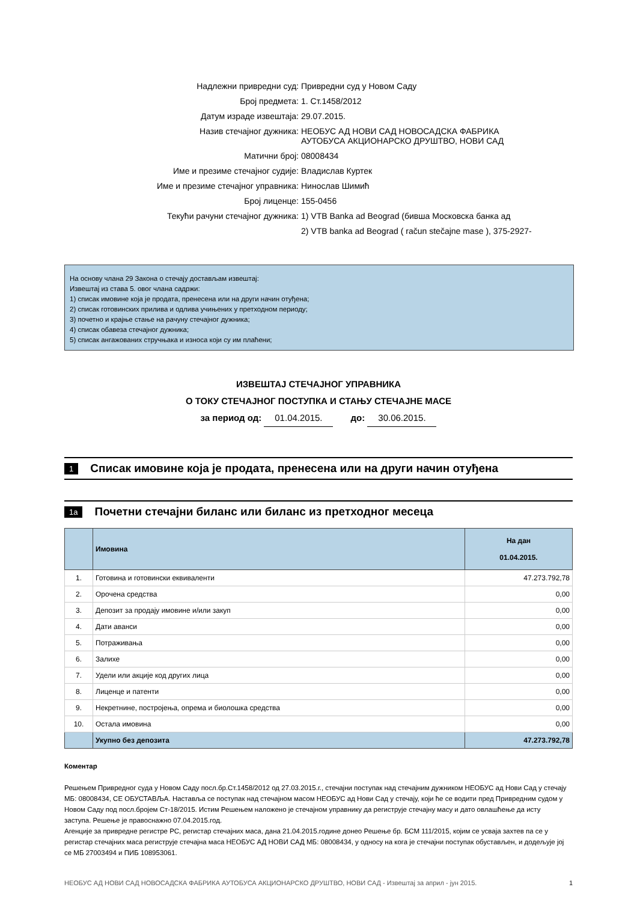Надлежни привредни суд: Привредни суд у Новом Саду
Број предмета: 1. Ст.1458/2012
Датум израде извештаја: 29.07.2015.
Назив стечајног дужника: НЕОБУС АД НОВИ САД НОВОСАДСКА ФАБРИКА АУТОБУСА АКЦИОНАРСКО ДРУШТВО, НОВИ САД
Матични број: 08008434
Име и презиме стечајног судије: Владислав Куртек
Име и презиме стечајног управника: Нинослав Шимић
Број лиценце: 155-0456
Текући рачуни стечајног дужника: 1) VTB Banka ad Beograd (бивша Московска банка ад
2) VTB banka ad Beograd ( račun stečajne mase ), 375-2927-
На основу члана 29 Закона о стечају достављам извештај:
Извештај из става 5. овог члана садржи:
1) списак имовине која је продата, пренесена или на други начин отуђена;
2) списак готовинских прилива и одлива учињених у претходном периоду;
3) почетно и крајње стање на рачуну стечајног дужника;
4) списак обавеза стечајног дужника;
5) списак ангажованих стручњака и износа који су им плаћени;
ИЗВЕШТАЈ СТЕЧАЈНОГ УПРАВНИКА
О ТОКУ СТЕЧАЈНОГ ПОСТУПКА И СТАЊУ СТЕЧАЈНЕ МАСЕ
за период од: 01.04.2015. до: 30.06.2015.
1 Списак имовине која је продата, пренесена или на други начин отуђена
1a Почетни стечајни биланс или биланс из претходног месеца
| | Имовина | На дан 01.04.2015. |
| --- | --- | --- |
| 1. | Готовина и готовински еквиваленти | 47.273.792,78 |
| 2. | Орочена средства | 0,00 |
| 3. | Депозит за продају имовине и/или закуп | 0,00 |
| 4. | Дати аванси | 0,00 |
| 5. | Потраживања | 0,00 |
| 6. | Залихе | 0,00 |
| 7. | Удели или акције код других лица | 0,00 |
| 8. | Лиценце и патенти | 0,00 |
| 9. | Некретнине, постројења, опрема и биолошка средства | 0,00 |
| 10. | Остала имовина | 0,00 |
| | Укупно без депозита | 47.273.792,78 |
Коментар
Решењем Привредног суда у Новом Саду посл.бр.Ст.1458/2012 од 27.03.2015.г., стечајни поступак над стечајним дужником НЕОБУС ад Нови Сад у стечају МБ: 08008434, СЕ ОБУСТАВЉА. Наставља се поступак над стечајном масом НЕОБУС ад Нови Сад у стечају, који ће се водити пред Привредним судом у Новом Саду под посл.бројем Ст-18/2015. Истим Решењем наложено је стечајном управнику да региструје стечајну масу и дато овлашћење да исту заступа. Решење је правоснажно 07.04.2015.год.
Агенције за привредне регистре РС, регистар стечајних маса, дана 21.04.2015.године донео Решење бр. БСМ 111/2015, којим се усваја захтев па се у регистар стечајних маса региструје стечајна маса НЕОБУС АД НОВИ САД МБ: 08008434, у односу на кога је стечајни поступак обустављен, и додељује јој се МБ 27003494 и ПИБ 108953061.
НЕОБУС АД НОВИ САД НОВОСАДСКА ФАБРИКА АУТОБУСА АКЦИОНАРСКО ДРУШТВО, НОВИ САД - Извештај за април - јун 2015. 1